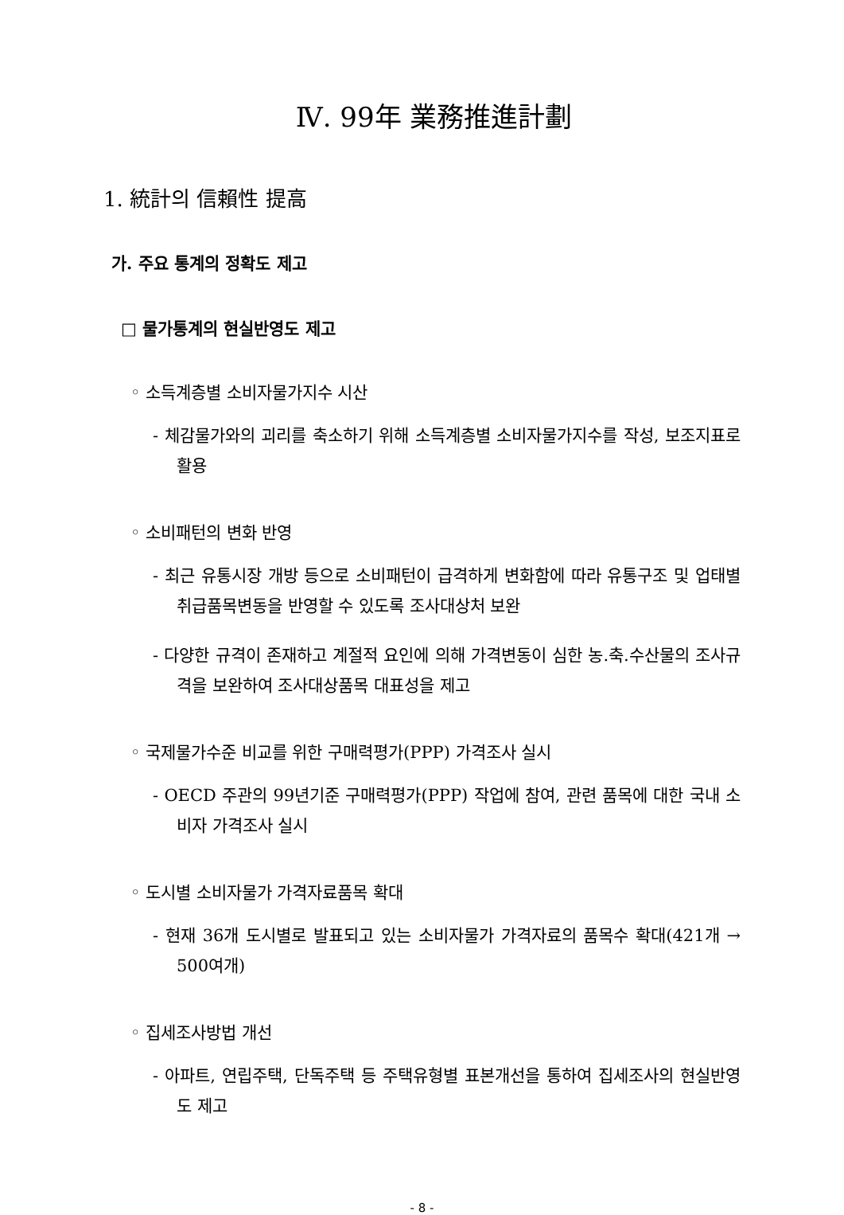Ⅳ. 99年 業務推進計劃
1. 統計의 信賴性 提高
가. 주요 통계의 정확도 제고
□ 물가통계의 현실반영도 제고
◦ 소득계층별 소비자물가지수 시산
- 체감물가와의 괴리를 축소하기 위해 소득계층별 소비자물가지수를 작성, 보조지표로 활용
◦ 소비패턴의 변화 반영
- 최근 유통시장 개방 등으로 소비패턴이 급격하게 변화함에 따라 유통구조 및 업태별 취급품목변동을 반영할 수 있도록 조사대상처 보완
- 다양한 규격이 존재하고 계절적 요인에 의해 가격변동이 심한 농.축.수산물의 조사규격을 보완하여 조사대상품목 대표성을 제고
◦ 국제물가수준 비교를 위한 구매력평가(PPP) 가격조사 실시
- OECD 주관의 99년기준 구매력평가(PPP) 작업에 참여, 관련 품목에 대한 국내 소비자 가격조사 실시
◦ 도시별 소비자물가 가격자료품목 확대
- 현재 36개 도시별로 발표되고 있는 소비자물가 가격자료의 품목수 확대(421개 → 500여개)
◦ 집세조사방법 개선
- 아파트, 연립주택, 단독주택 등 주택유형별 표본개선을 통하여 집세조사의 현실반영도 제고
- 8 -